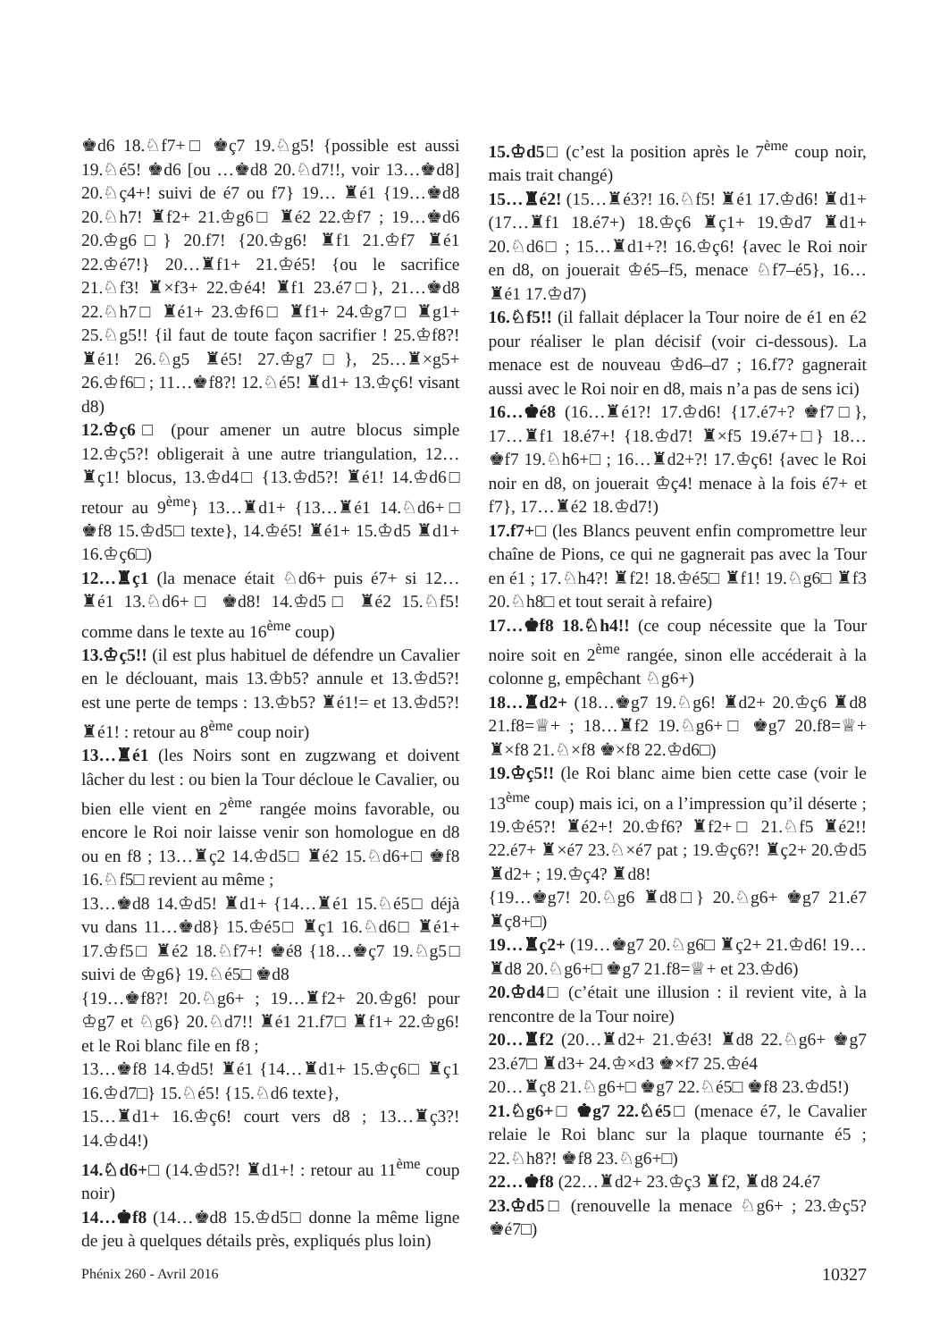♚d6 18.♘f7+□ ♚ç7 19.♘g5! {possible est aussi 19.♘é5! ♚d6 [ou …♚d8 20.♘d7!!, voir 13…♚d8] 20.♘ç4+! suivi de é7 ou f7} 19… ♜é1 {19…♚d8 20.♘h7! ♜f2+ 21.♔g6□ ♜é2 22.♔f7 ; 19…♚d6 20.♔g6□} 20.f7! {20.♔g6! ♜f1 21.♔f7 ♜é1 22.♔é7!} 20…♜f1+ 21.♔é5! {ou le sacrifice 21.♘f3! ♜×f3+ 22.♔é4! ♜f1 23.é7□}, 21…♚d8 22.♘h7□ ♜é1+ 23.♔f6□ ♜f1+ 24.♔g7□ ♜g1+ 25.♘g5!! {il faut de toute façon sacrifier ! 25.♔f8?! ♜é1! 26.♘g5 ♜é5! 27.♔g7□}, 25…♜×g5+ 26.♔f6□ ; 11…♚f8?! 12.♘é5! ♜d1+ 13.♔ç6! visant d8)
12.♔ç6□ (pour amener un autre blocus simple 12.♔ç5?! obligerait à une autre triangulation, 12…♜ç1! blocus, 13.♔d4□ {13.♔d5?! ♜é1! 14.♔d6□ retour au 9<sup>ème</sup>} 13…♜d1+ {13…♜é1 14.♘d6+□ ♚f8 15.♔d5□ texte}, 14.♔é5! ♜é1+ 15.♔d5 ♜d1+ 16.♔ç6□)
12…♜ç1 (la menace était ♘d6+ puis é7+ si 12…♜é1 13.♘d6+□ ♚d8! 14.♔d5□ ♜é2 15.♘f5! comme dans le texte au 16<sup>ème</sup> coup)
13.♔ç5!! (il est plus habituel de défendre un Cavalier en le déclouant, mais 13.♔b5? annule et 13.♔d5?! est une perte de temps : 13.♔b5? ♜é1!= et 13.♔d5?! ♜é1! : retour au 8<sup>ème</sup> coup noir)
13…♜é1 (les Noirs sont en zugzwang et doivent lâcher du lest : ou bien la Tour décloue le Cavalier, ou bien elle vient en 2<sup>ème</sup> rangée moins favorable, ou encore le Roi noir laisse venir son homologue en d8 ou en f8 ; 13…♜ç2 14.♔d5□ ♜é2 15.♘d6+□ ♚f8 16.♘f5□ revient au même ;
13…♚d8 14.♔d5! ♜d1+ {14…♜é1 15.♘é5□ déjà vu dans 11…♚d8} 15.♔é5□ ♜ç1 16.♘d6□ ♜é1+ 17.♔f5□ ♜é2 18.♘f7+! ♚é8 {18…♚ç7 19.♘g5□ suivi de ♔g6} 19.♘é5□ ♚d8
{19…♚f8?! 20.♘g6+ ; 19…♜f2+ 20.♔g6! pour ♔g7 et ♘g6} 20.♘d7!! ♜é1 21.f7□ ♜f1+ 22.♔g6! et le Roi blanc file en f8 ;
13…♚f8 14.♔d5! ♜é1 {14…♜d1+ 15.♔ç6□ ♜ç1 16.♔d7□} 15.♘é5! {15.♘d6 texte},
15…♜d1+ 16.♔ç6! court vers d8 ; 13…♜ç3?! 14.♔d4!)
14.♘d6+□ (14.♔d5?! ♜d1+! : retour au 11<sup>ème</sup> coup noir)
14…♚f8 (14…♚d8 15.♔d5□ donne la même ligne de jeu à quelques détails près, expliqués plus loin)
15.♔d5□ (c’est la position après le 7<sup>ème</sup> coup noir, mais trait changé)
15…♜é2! (15…♜é3?! 16.♘f5! ♜é1 17.♔d6! ♜d1+ (17…♜f1 18.é7+) 18.♔ç6 ♜ç1+ 19.♔d7 ♜d1+ 20.♘d6□ ; 15…♜d1+?! 16.♔ç6! {avec le Roi noir en d8, on jouerait ♔é5–f5, menace ♘f7–é5}, 16…♜é1 17.♔d7)
16.♘f5!! (il fallait déplacer la Tour noire de é1 en é2 pour réaliser le plan décisif (voir ci-dessous). La menace est de nouveau ♔d6–d7 ; 16.f7? gagnerait aussi avec le Roi noir en d8, mais n’a pas de sens ici)
16…♚é8 (16…♜é1?! 17.♔d6! {17.é7+? ♚f7□}, 17…♜f1 18.é7+! {18.♔d7! ♜×f5 19.é7+□} 18…♚f7 19.♘h6+□ ; 16…♜d2+?! 17.♔ç6! {avec le Roi noir en d8, on jouerait ♔ç4! menace à la fois é7+ et f7}, 17…♜é2 18.♔d7!)
17.f7+□ (les Blancs peuvent enfin compromettre leur chaîne de Pions, ce qui ne gagnerait pas avec la Tour en é1 ; 17.♘h4?! ♜f2! 18.♔é5□ ♜f1! 19.♘g6□ ♜f3 20.♘h8□ et tout serait à refaire)
17…♚f8 18.♘h4!! (ce coup nécessite que la Tour noire soit en 2<sup>ème</sup> rangée, sinon elle accéderait à la colonne g, empêchant ♘g6+)
18…♜d2+ (18…♚g7 19.♘g6! ♜d2+ 20.♔ç6 ♜d8 21.f8=♕+ ; 18…♜f2 19.♘g6+□ ♚g7 20.f8=♕+ ♜×f8 21.♘×f8 ♚×f8 22.♔d6□)
19.♔ç5!! (le Roi blanc aime bien cette case (voir le 13<sup>ème</sup> coup) mais ici, on a l’impression qu’il déserte ; 19.♔é5?! ♜é2+! 20.♔f6? ♜f2+□ 21.♘f5 ♜é2!! 22.é7+ ♜×é7 23.♘×é7 pat ; 19.♔ç6?! ♜ç2+ 20.♔d5 ♜d2+ ; 19.♔ç4? ♜d8!
{19…♚g7! 20.♘g6 ♜d8□} 20.♘g6+ ♚g7 21.é7 ♜ç8+□)
19…♜ç2+ (19…♚g7 20.♘g6□ ♜ç2+ 21.♔d6! 19…♜d8 20.♘g6+□ ♚g7 21.f8=♕+ et 23.♔d6)
20.♔d4□ (c’était une illusion : il revient vite, à la rencontre de la Tour noire)
20…♜f2 (20…♜d2+ 21.♔é3! ♜d8 22.♘g6+ ♚g7 23.é7□ ♜d3+ 24.♔×d3 ♚×f7 25.♔é4
20…♜ç8 21.♘g6+□ ♚g7 22.♘é5□ ♚f8 23.♔d5!)
21.♘g6+□ ♚g7 22.♘é5□ (menace é7, le Cavalier relaie le Roi blanc sur la plaque tournante é5 ; 22.♘h8?! ♚f8 23.♘g6+□)
22…♚f8 (22…♜d2+ 23.♔ç3 ♜f2, ♜d8 24.é7
23.♔d5□ (renouvelle la menace ♘g6+ ; 23.♔ç5? ♚é7□)
Phénix 260 - Avril 2016 10327